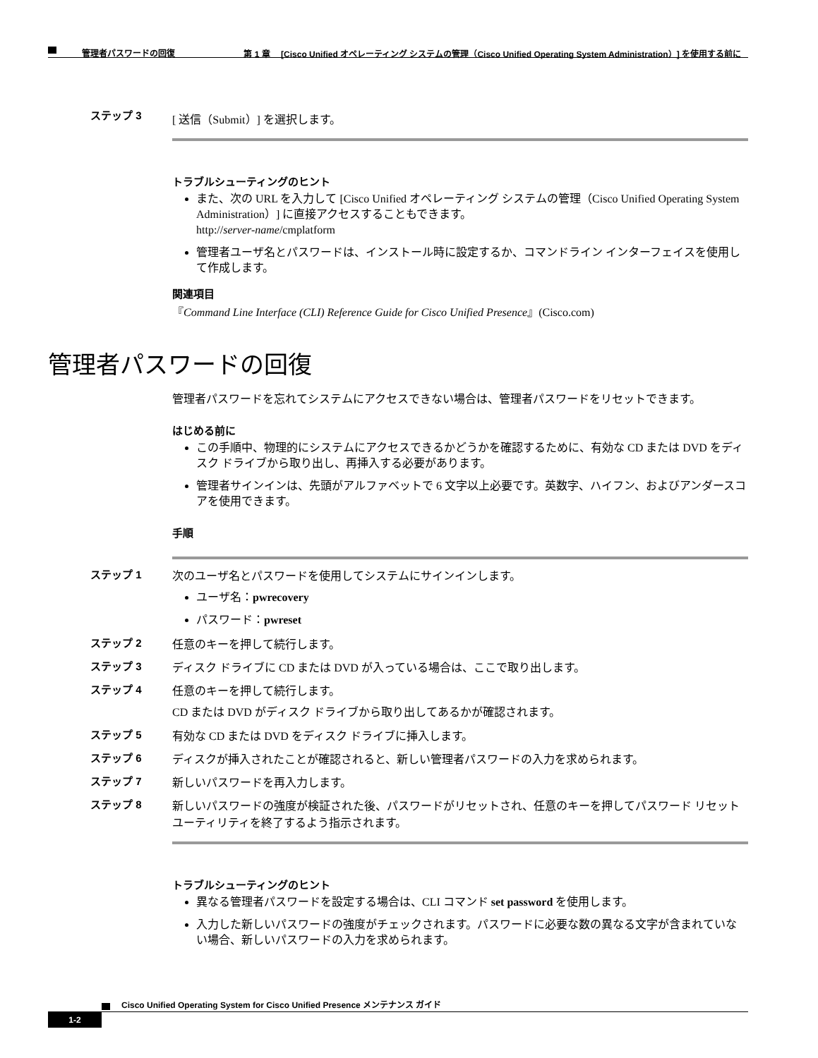第 1 章　 [Cisco Unified オペレーティング システムの管理（Cisco Unified Operating System Administration）] を使用する前に
管理者パスワードの回復
ステップ 3 [ 送信（Submit）] を選択します。
トラブルシューティングのヒント
また、次の URL を入力して [Cisco Unified オペレーティング システムの管理（Cisco Unified Operating System Administration）] に直接アクセスすることもできます。
http://server-name/cmplatform
管理者ユーザ名とパスワードは、インストール時に設定するか、コマンドライン インターフェイスを使用して作成します。
関連項目
『Command Line Interface (CLI) Reference Guide for Cisco Unified Presence』(Cisco.com)
管理者パスワードの回復
管理者パスワードを忘れてシステムにアクセスできない場合は、管理者パスワードをリセットできます。
はじめる前に
この手順中、物理的にシステムにアクセスできるかどうかを確認するために、有効な CD または DVD をディスク ドライブから取り出し、再挿入する必要があります。
管理者サインインは、先頭がアルファベットで 6 文字以上必要です。英数字、ハイフン、およびアンダースコアを使用できます。
手順
ステップ 1 次のユーザ名とパスワードを使用してシステムにサインインします。
ユーザ名：pwrecovery
パスワード：pwreset
ステップ 2 任意のキーを押して続行します。
ステップ 3 ディスク ドライブに CD または DVD が入っている場合は、ここで取り出します。
ステップ 4 任意のキーを押して続行します。
CD または DVD がディスク ドライブから取り出してあるかが確認されます。
ステップ 5 有効な CD または DVD をディスク ドライブに挿入します。
ステップ 6 ディスクが挿入されたことが確認されると、新しい管理者パスワードの入力を求められます。
ステップ 7 新しいパスワードを再入力します。
ステップ 8 新しいパスワードの強度が検証された後、パスワードがリセットされ、任意のキーを押してパスワード リセット ユーティリティを終了するよう指示されます。
トラブルシューティングのヒント
異なる管理者パスワードを設定する場合は、CLI コマンド set password を使用します。
入力した新しいパスワードの強度がチェックされます。パスワードに必要な数の異なる文字が含まれていない場合、新しいパスワードの入力を求められます。
Cisco Unified Operating System for Cisco Unified Presence メンテナンス ガイド
1-2